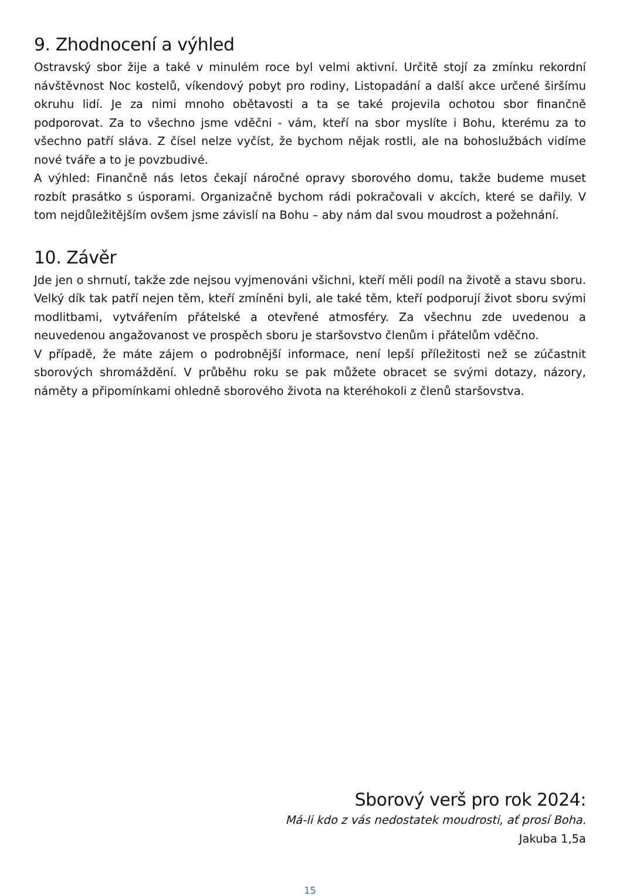9. Zhodnocení a výhled
Ostravský sbor žije a také v minulém roce byl velmi aktivní. Určitě stojí za zmínku rekordní návštěvnost Noc kostelů, víkendový pobyt pro rodiny, Listopadání a další akce určené širšímu okruhu lidí. Je za nimi mnoho obětavosti a ta se také projevila ochotou sbor finančně podporovat. Za to všechno jsme vděčni - vám, kteří na sbor myslíte i Bohu, kterému za to všechno patří sláva. Z čísel nelze vyčíst, že bychom nějak rostli, ale na bohoslužbách vidíme nové tváře a to je povzbudivé.
A výhled: Finančně nás letos čekají náročné opravy sborového domu, takže budeme muset rozbít prasátko s úsporami. Organizačně bychom rádi pokračovali v akcích, které se dařily. V tom nejdůležitějším ovšem jsme závislí na Bohu – aby nám dal svou moudrost a požehnání.
10. Závěr
Jde jen o shrnutí, takže zde nejsou vyjmenováni všichni, kteří měli podíl na životě a stavu sboru. Velký dík tak patří nejen těm, kteří zmíněni byli, ale také těm, kteří podporují život sboru svými modlitbami, vytvářením přátelské a otevřené atmosféry. Za všechnu zde uvedenou a neuvedenou angažovanost ve prospěch sboru je staršovstvo členům i přátelům vděčno.
V případě, že máte zájem o podrobnější informace, není lepší příležitosti než se zúčastnit sborových shromáždění. V průběhu roku se pak můžete obracet se svými dotazy, názory, náměty a připomínkami ohledně sborového života na kteréhokoli z členů staršovstva.
Sborový verš pro rok 2024:
Má-li kdo z vás nedostatek moudrosti, ať prosí Boha.
Jakuba 1,5a
15